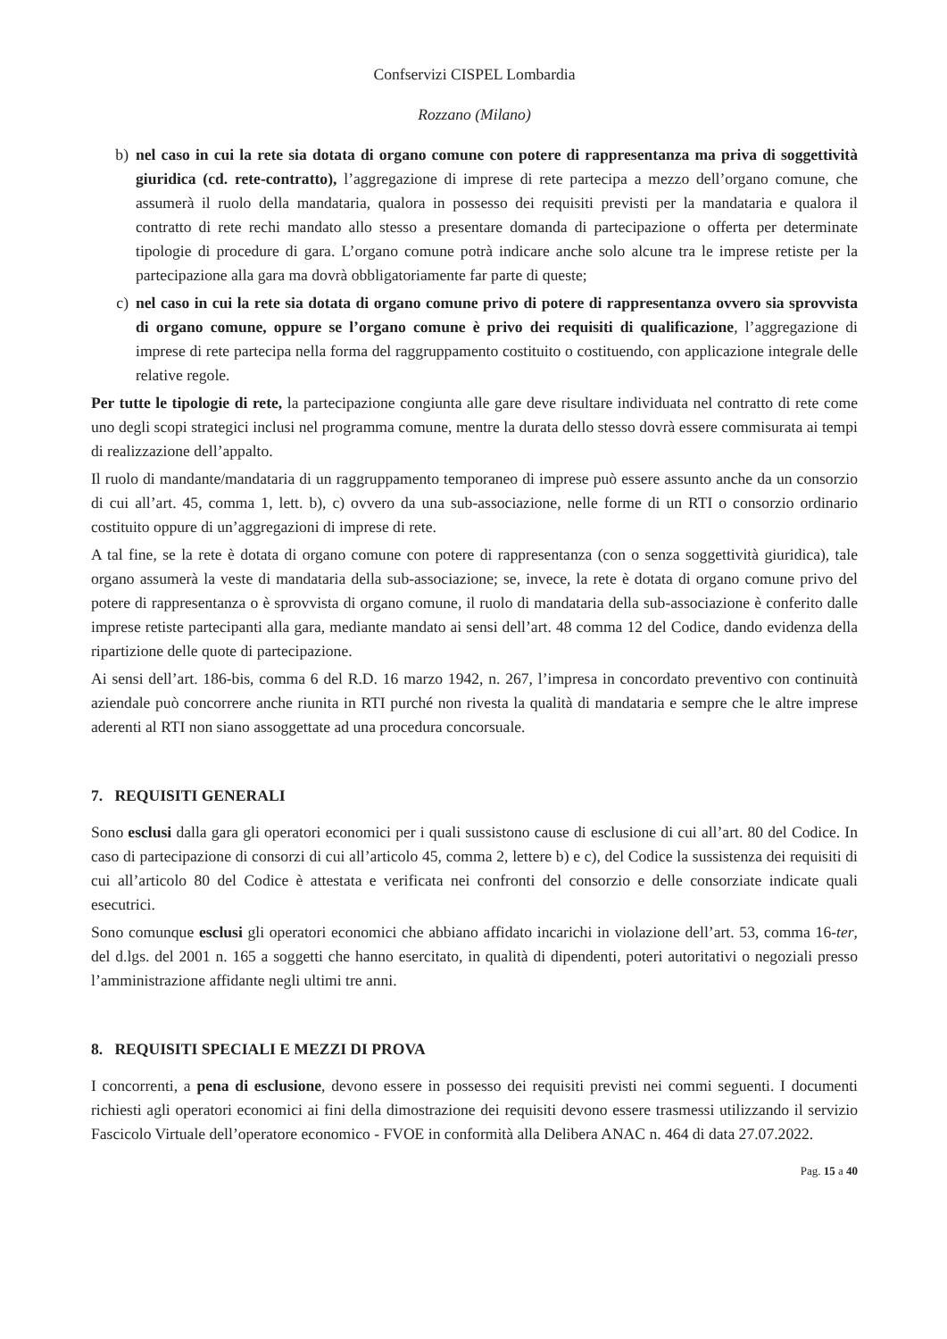Confservizi CISPEL Lombardia
Rozzano (Milano)
b) nel caso in cui la rete sia dotata di organo comune con potere di rappresentanza ma priva di soggettività giuridica (cd. rete-contratto), l’aggregazione di imprese di rete partecipa a mezzo dell’organo comune, che assumerà il ruolo della mandataria, qualora in possesso dei requisiti previsti per la mandataria e qualora il contratto di rete rechi mandato allo stesso a presentare domanda di partecipazione o offerta per determinate tipologie di procedure di gara. L’organo comune potrà indicare anche solo alcune tra le imprese retiste per la partecipazione alla gara ma dovrà obbligatoriamente far parte di queste;
c) nel caso in cui la rete sia dotata di organo comune privo di potere di rappresentanza ovvero sia sprovvista di organo comune, oppure se l’organo comune è privo dei requisiti di qualificazione, l’aggregazione di imprese di rete partecipa nella forma del raggruppamento costituito o costituendo, con applicazione integrale delle relative regole.
Per tutte le tipologie di rete, la partecipazione congiunta alle gare deve risultare individuata nel contratto di rete come uno degli scopi strategici inclusi nel programma comune, mentre la durata dello stesso dovrà essere commisurata ai tempi di realizzazione dell’appalto.
Il ruolo di mandante/mandataria di un raggruppamento temporaneo di imprese può essere assunto anche da un consorzio di cui all’art. 45, comma 1, lett. b), c) ovvero da una sub-associazione, nelle forme di un RTI o consorzio ordinario costituito oppure di un’aggregazioni di imprese di rete.
A tal fine, se la rete è dotata di organo comune con potere di rappresentanza (con o senza soggettività giuridica), tale organo assumerà la veste di mandataria della sub-associazione; se, invece, la rete è dotata di organo comune privo del potere di rappresentanza o è sprovvista di organo comune, il ruolo di mandataria della sub-associazione è conferito dalle imprese retiste partecipanti alla gara, mediante mandato ai sensi dell’art. 48 comma 12 del Codice, dando evidenza della ripartizione delle quote di partecipazione.
Ai sensi dell’art. 186-bis, comma 6 del R.D. 16 marzo 1942, n. 267, l’impresa in concordato preventivo con continuità aziendale può concorrere anche riunita in RTI purché non rivesta la qualità di mandataria e sempre che le altre imprese aderenti al RTI non siano assoggettate ad una procedura concorsuale.
7. REQUISITI GENERALI
Sono esclusi dalla gara gli operatori economici per i quali sussistono cause di esclusione di cui all’art. 80 del Codice. In caso di partecipazione di consorzi di cui all’articolo 45, comma 2, lettere b) e c), del Codice la sussistenza dei requisiti di cui all’articolo 80 del Codice è attestata e verificata nei confronti del consorzio e delle consorziate indicate quali esecutrici.
Sono comunque esclusi gli operatori economici che abbiano affidato incarichi in violazione dell’art. 53, comma 16-ter, del d.lgs. del 2001 n. 165 a soggetti che hanno esercitato, in qualità di dipendenti, poteri autoritativi o negoziali presso l’amministrazione affidante negli ultimi tre anni.
8. REQUISITI SPECIALI E MEZZI DI PROVA
I concorrenti, a pena di esclusione, devono essere in possesso dei requisiti previsti nei commi seguenti. I documenti richiesti agli operatori economici ai fini della dimostrazione dei requisiti devono essere trasmessi utilizzando il servizio Fascicolo Virtuale dell’operatore economico - FVOE in conformità alla Delibera ANAC n. 464 di data 27.07.2022.
Pag. 15 a 40